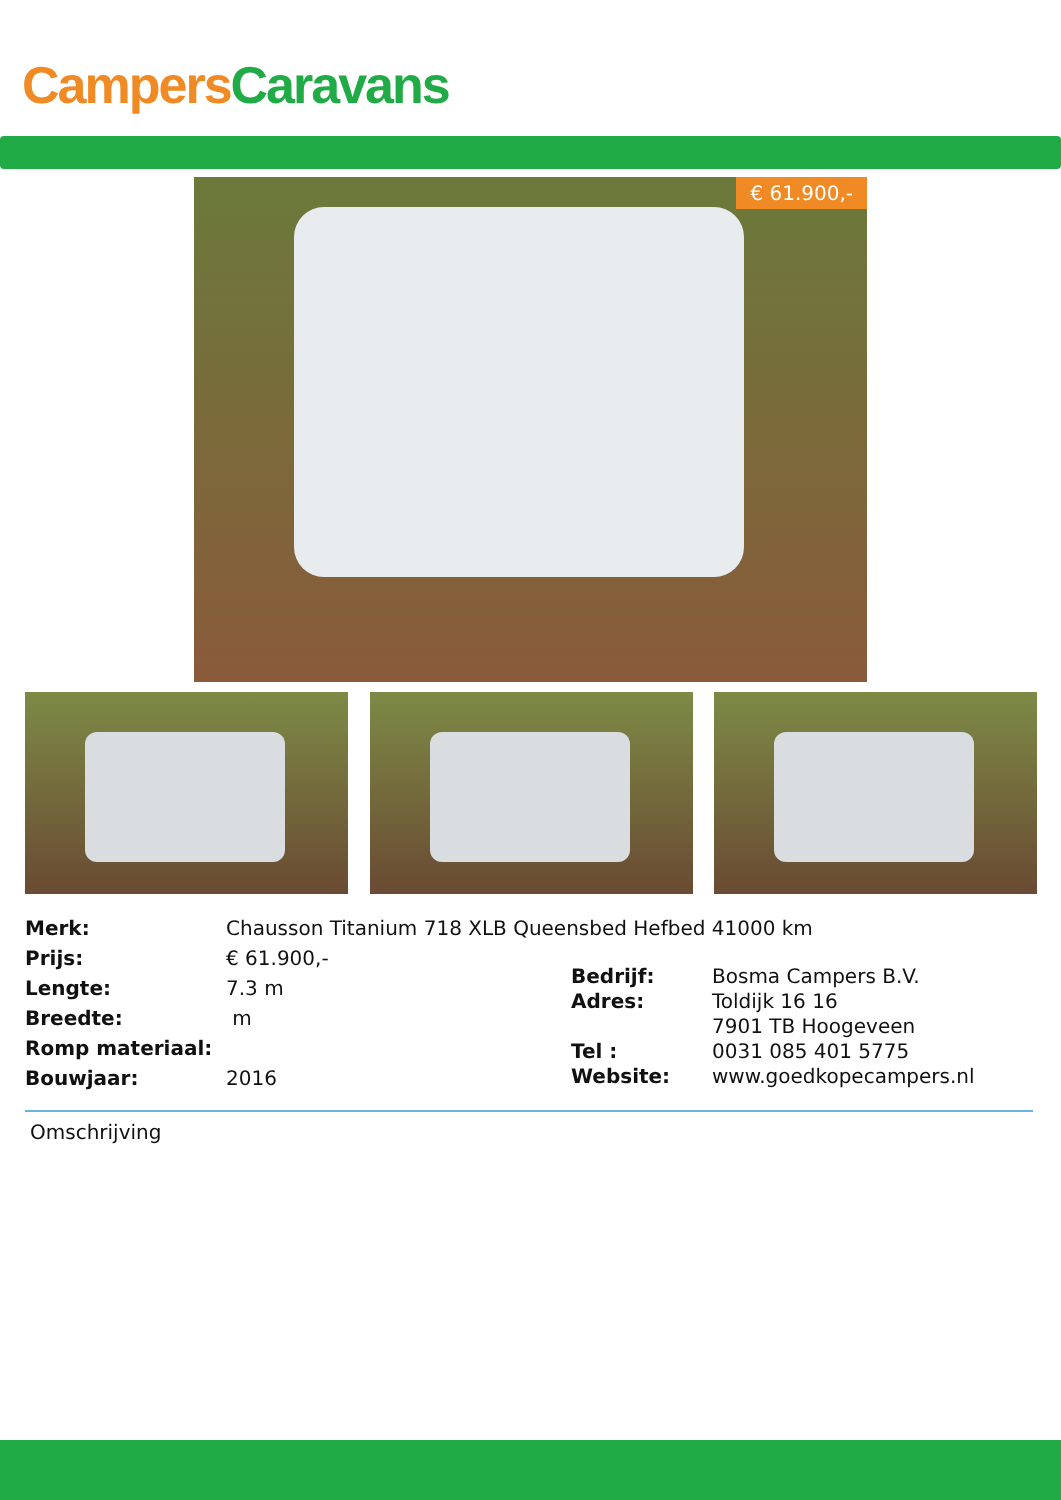Campers Caravans
€ 61.900,-
| Merk: | Chausson Titanium 718 XLB Queensbed Hefbed 41000 km |
| Prijs: | € 61.900,- |
| Lengte: | 7.3 m |
| Breedte: | m |
| Romp materiaal: | |
| Bouwjaar: | 2016 |
| Bedrijf: | Bosma Campers B.V. |
| Adres: | Toldijk 16 16 |
| | 7901 TB Hoogeveen |
| Tel : | 0031 085 401 5775 |
| Website: | www.goedkopecampers.nl |
Omschrijving